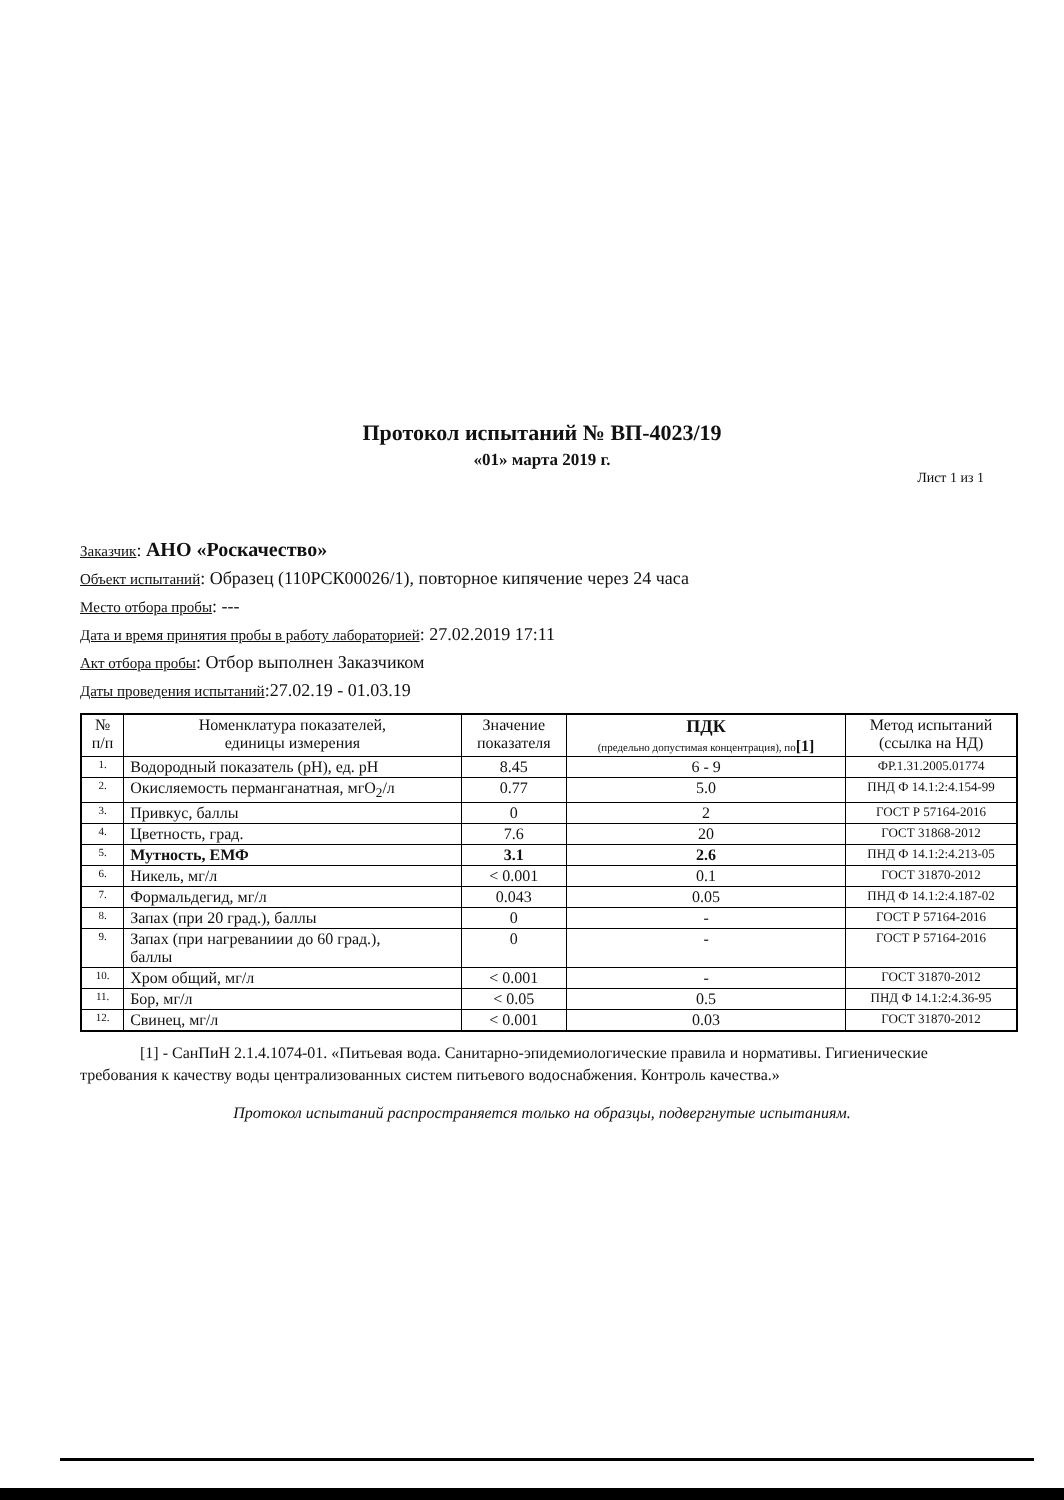Протокол испытаний № ВП-4023/19
«01» марта 2019 г.
Лист 1 из 1
Заказчик: АНО «Роскачество»
Объект испытаний: Образец (110РСК00026/1), повторное кипячение через 24 часа
Место отбора пробы: ---
Дата и время принятия пробы в работу лабораторией: 27.02.2019 17:11
Акт отбора пробы: Отбор выполнен Заказчиком
Даты проведения испытаний:27.02.19 - 01.03.19
| № п/п | Номенклатура показателей, единицы измерения | Значение показателя | ПДК (предельно допустимая концентрация), по [1] | Метод испытаний (ссылка на НД) |
| --- | --- | --- | --- | --- |
| 1. | Водородный показатель (pH), ед. pH | 8.45 | 6 - 9 | ФР.1.31.2005.01774 |
| 2. | Окисляемость перманганатная, мгO<sub>2</sub>/л | 0.77 | 5.0 | ПНД Ф 14.1:2:4.154-99 |
| 3. | Привкус, баллы | 0 | 2 | ГОСТ Р 57164-2016 |
| 4. | Цветность, град. | 7.6 | 20 | ГОСТ 31868-2012 |
| 5. | Мутность, ЕМФ | 3.1 | 2.6 | ПНД Ф 14.1:2:4.213-05 |
| 6. | Никель, мг/л | < 0.001 | 0.1 | ГОСТ 31870-2012 |
| 7. | Формальдегид, мг/л | 0.043 | 0.05 | ПНД Ф 14.1:2:4.187-02 |
| 8. | Запах (при 20 град.), баллы | 0 | - | ГОСТ Р 57164-2016 |
| 9. | Запах (при нагреваниии до 60 град.), баллы | 0 | - | ГОСТ Р 57164-2016 |
| 10. | Хром общий, мг/л | < 0.001 | - | ГОСТ 31870-2012 |
| 11. | Бор, мг/л | < 0.05 | 0.5 | ПНД Ф 14.1:2:4.36-95 |
| 12. | Свинец, мг/л | < 0.001 | 0.03 | ГОСТ 31870-2012 |
[1] - СанПиН 2.1.4.1074-01. «Питьевая вода. Санитарно-эпидемиологические правила и нормативы. Гигиенические требования к качеству воды централизованных систем питьевого водоснабжения. Контроль качества.»
Протокол испытаний распространяется только на образцы, подвергнутые испытаниям.